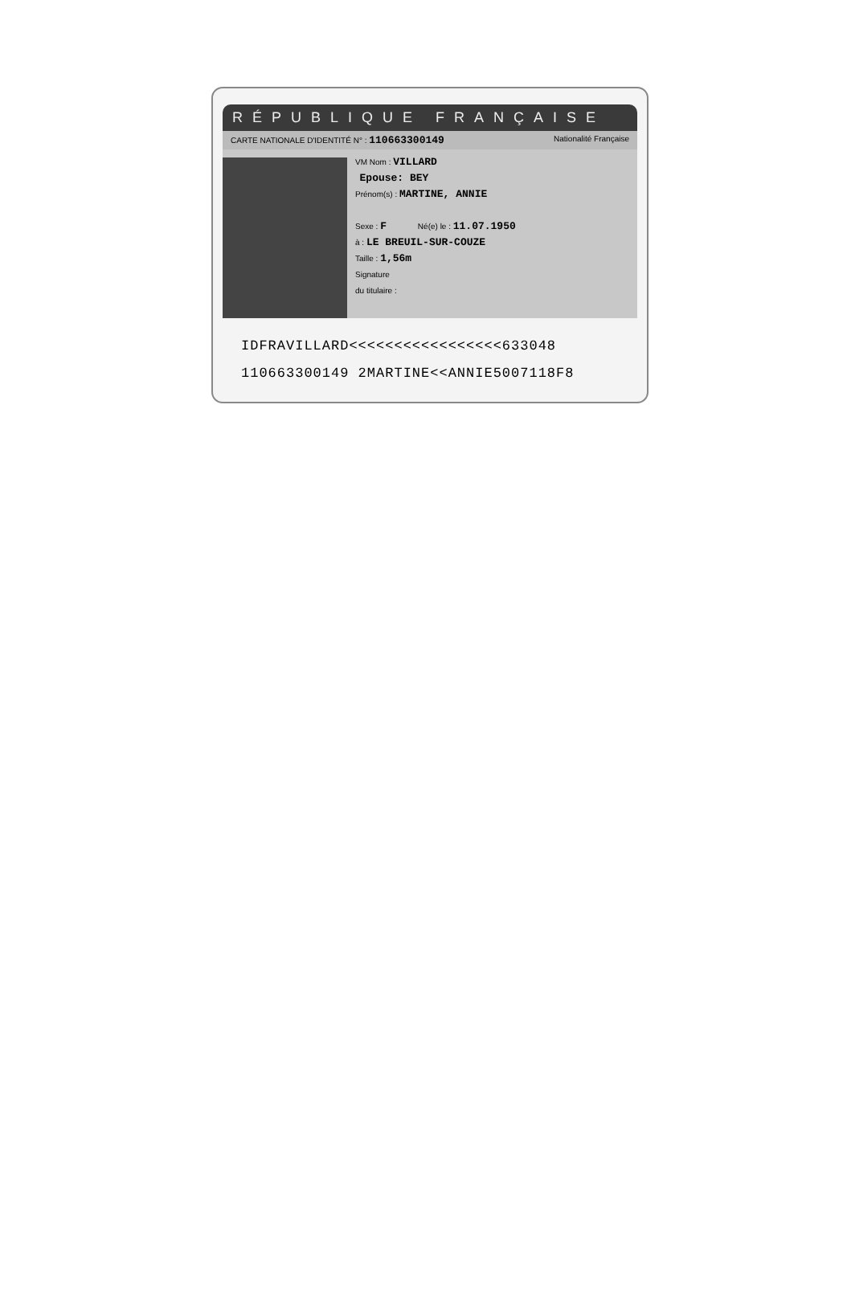RÉPUBLIQUE FRANÇAISE
CARTE NATIONALE D'IDENTITÉ N° : 110663300149 Nationalité Française
VM Nom : VILLARD
Epouse: BEY
Prénom(s) : MARTINE, ANNIE
Sexe : F Né(e) le : 11.07.1950
à : LE BREUIL-SUR-COUZE
Taille : 1,56m
Signature
du titulaire :
IDFRAVILLARD<<<<<<<<<<<<<<<<<633048
110663300149 2MARTINE<<ANNIE5007118F8